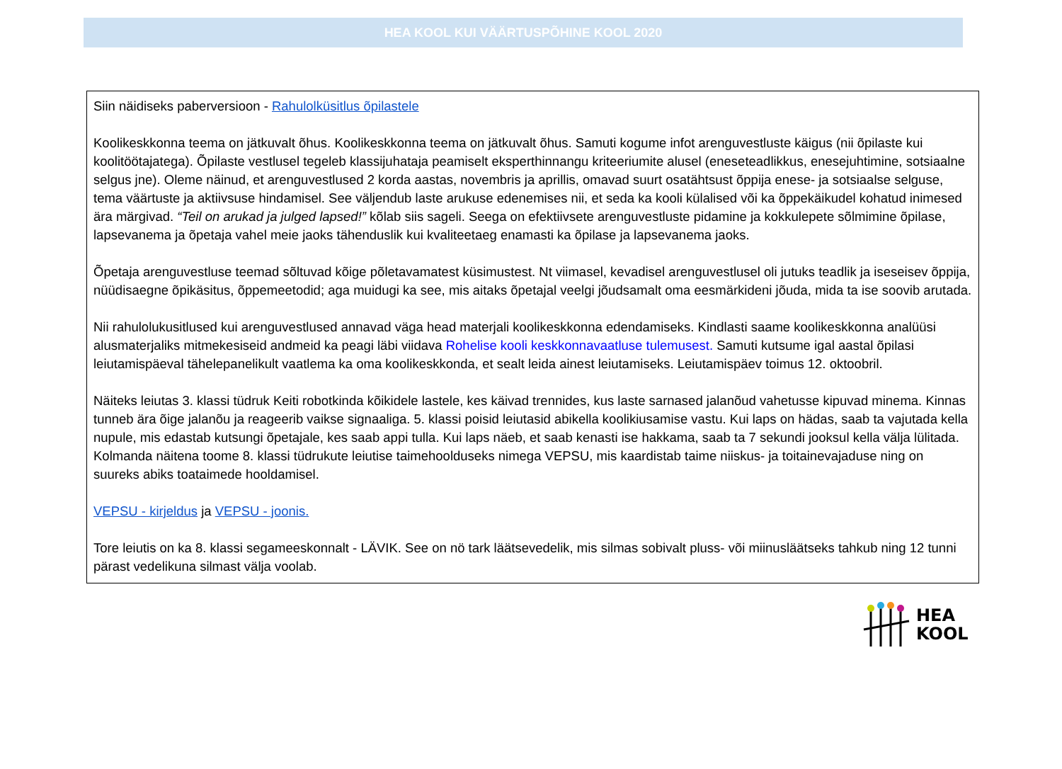HEA KOOL KUI VÄÄRTUSPÕHINE KOOL 2020
Siin näidiseks paberversioon - Rahulolküsitlus õpilastele
Koolikeskkonna teema on jätkuvalt õhus. Koolikeskkonna teema on jätkuvalt õhus. Samuti kogume infot arenguvestluste käigus (nii õpilaste kui koolitöötajatega). Õpilaste vestlusel tegeleb klassijuhataja peamiselt eksperthinnangu kriteeriumite alusel (eneseteadlikkus, enesejuhtimine, sotsiaalne selgus jne). Oleme näinud, et arenguvestlused 2 korda aastas, novembris ja aprillis, omavad suurt osatähtsust õppija enese- ja sotsiaalse selguse, tema väärtuste ja aktiivsuse hindamisel. See väljendub laste arukuse edenemises nii, et seda ka kooli külalised või ka õppekäikudel kohatud inimesed ära märgivad. “Teil on arukad ja julged lapsed!” kõlab siis sageli. Seega on efektiivsete arenguvestluste pidamine ja kokkulepete sõlmimine õpilase, lapsevanema ja õpetaja vahel meie jaoks tähenduslik kui kvaliteetaeg enamasti ka õpilase ja lapsevanema jaoks.
Õpetaja arenguvestluse teemad sõltuvad kõige põletavamatest küsimustest. Nt viimasel, kevadisel arenguvestlusel oli jutuks teadlik ja iseseisev õppija, nüüdisaegne õpikäsitus, õppemeetodid; aga muidugi ka see, mis aitaks õpetajal veelgi jõudsamalt oma eesmärkideni jõuda, mida ta ise soovib arutada.
Nii rahulolukusitlused kui arenguvestlused annavad väga head materjali koolikeskkonna edendamiseks. Kindlasti saame koolikeskkonna analüüsi alusmaterjaliks mitmekesiseid andmeid ka peagi läbi viidava Rohelise kooli keskkonnavaatluse tulemusest. Samuti kutsume igal aastal õpilasi leiutamispäeval tähelepanelikult vaatlema ka oma koolikeskkonda, et sealt leida ainest leiutamiseks. Leiutamispäev toimus 12. oktoobril.
Näiteks leiutas 3. klassi tüdruk Keiti robotkinda kõikidele lastele, kes käivad trennides, kus laste sarnased jalanõud vahetusse kipuvad minema. Kinnas tunneb ära õige jalanõu ja reageerib vaikse signaaliga. 5. klassi poisid leiutasid abikella koolikiusamise vastu. Kui laps on hädas, saab ta vajutada kella nupule, mis edastab kutsungi õpetajale, kes saab appi tulla. Kui laps näeb, et saab kenasti ise hakkama, saab ta 7 sekundi jooksul kella välja lülitada. Kolmanda näitena toome 8. klassi tüdrukute leiutise taimehoolduseks nimega VEPSU, mis kaardistab taime niiskus- ja toitainevajaduse ning on suureks abiks toataimede hooldamisel.
VEPSU - kirjeldus ja VEPSU - joonis.
Tore leiutis on ka 8. klassi segameeskonnalt - LÄVIK. See on nö tark läätsevedelik, mis silmas sobivalt pluss- või miinusläätseks tahkub ning 12 tunni pärast vedelikuna silmast välja voolab.
HEA
KOOL